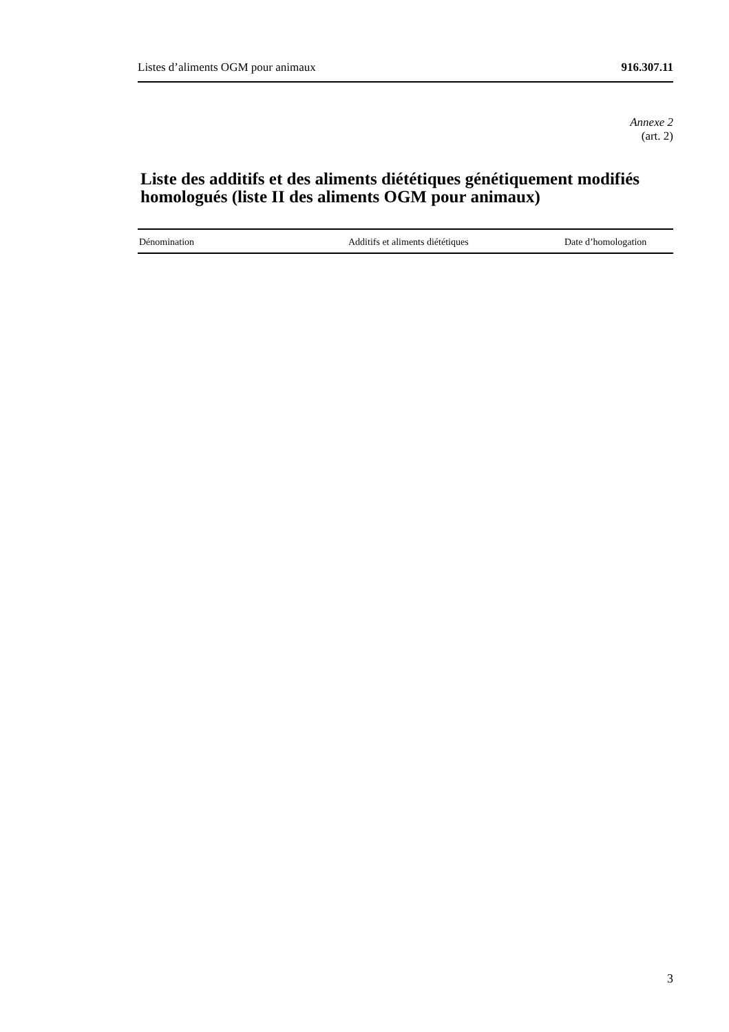Listes d’aliments OGM pour animaux 916.307.11
Annexe 2
(art. 2)
Liste des additifs et des aliments diététiques génétiquement modifiés homologués (liste II des aliments OGM pour animaux)
| Dénomination | Additifs et aliments diététiques | Date d’homologation |
| --- | --- | --- |
3